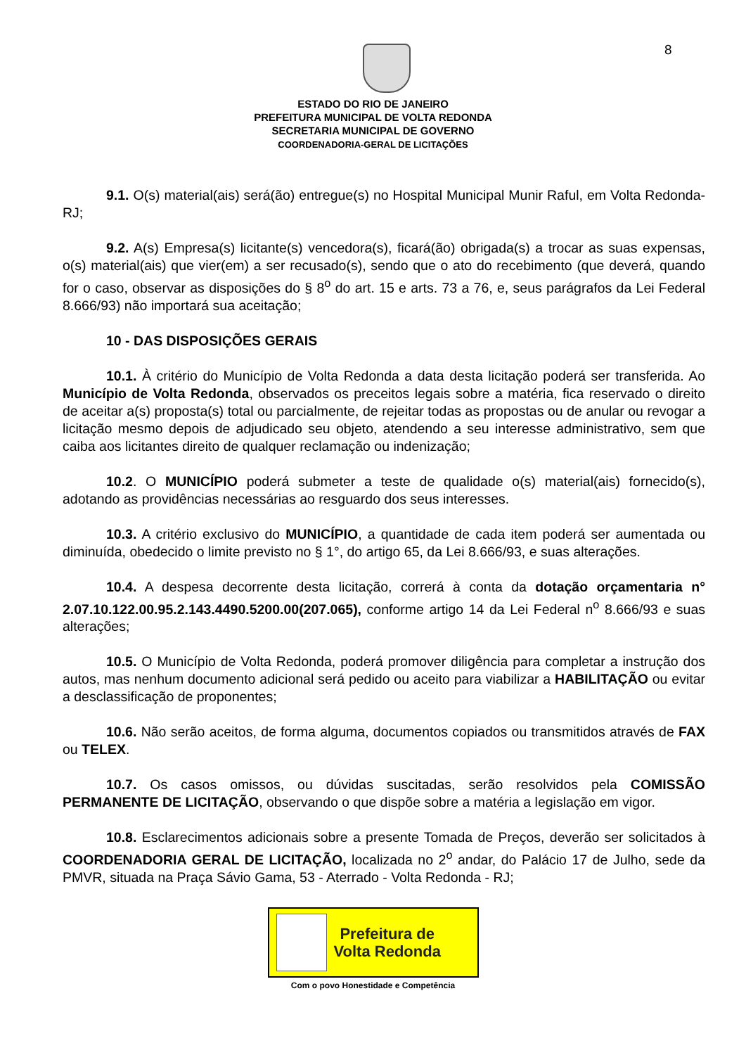8
ESTADO DO RIO DE JANEIRO
PREFEITURA MUNICIPAL DE VOLTA REDONDA
SECRETARIA MUNICIPAL DE GOVERNO
COORDENADORIA-GERAL DE LICITAÇÕES
9.1. O(s) material(ais) será(ão) entregue(s) no Hospital Municipal Munir Raful, em Volta Redonda-RJ;
9.2. A(s) Empresa(s) licitante(s) vencedora(s), ficará(ão) obrigada(s) a trocar as suas expensas, o(s) material(ais) que vier(em) a ser recusado(s), sendo que o ato do recebimento (que deverá, quando for o caso, observar as disposições do § 8<sup>o</sup> do art. 15 e arts. 73 a 76, e, seus parágrafos da Lei Federal 8.666/93) não importará sua aceitação;
10 - DAS DISPOSIÇÕES GERAIS
10.1. À critério do Município de Volta Redonda a data desta licitação poderá ser transferida. Ao Município de Volta Redonda, observados os preceitos legais sobre a matéria, fica reservado o direito de aceitar a(s) proposta(s) total ou parcialmente, de rejeitar todas as propostas ou de anular ou revogar a licitação mesmo depois de adjudicado seu objeto, atendendo a seu interesse administrativo, sem que caiba aos licitantes direito de qualquer reclamação ou indenização;
10.2. O MUNICÍPIO poderá submeter a teste de qualidade o(s) material(ais) fornecido(s), adotando as providências necessárias ao resguardo dos seus interesses.
10.3. A critério exclusivo do MUNICÍPIO, a quantidade de cada item poderá ser aumentada ou diminuída, obedecido o limite previsto no § 1°, do artigo 65, da Lei 8.666/93, e suas alterações.
10.4. A despesa decorrente desta licitação, correrá à conta da dotação orçamentaria n° 2.07.10.122.00.95.2.143.4490.5200.00(207.065), conforme artigo 14 da Lei Federal n<sup>o</sup> 8.666/93 e suas alterações;
10.5. O Município de Volta Redonda, poderá promover diligência para completar a instrução dos autos, mas nenhum documento adicional será pedido ou aceito para viabilizar a HABILITAÇÃO ou evitar a desclassificação de proponentes;
10.6. Não serão aceitos, de forma alguma, documentos copiados ou transmitidos através de FAX ou TELEX.
10.7. Os casos omissos, ou dúvidas suscitadas, serão resolvidos pela COMISSÃO PERMANENTE DE LICITAÇÃO, observando o que dispõe sobre a matéria a legislação em vigor.
10.8. Esclarecimentos adicionais sobre a presente Tomada de Preços, deverão ser solicitados à COORDENADORIA GERAL DE LICITAÇÃO, localizada no 2<sup>o</sup> andar, do Palácio 17 de Julho, sede da PMVR, situada na Praça Sávio Gama, 53 - Aterrado - Volta Redonda - RJ;
Prefeitura de
Volta Redonda
Com o povo Honestidade e Competência